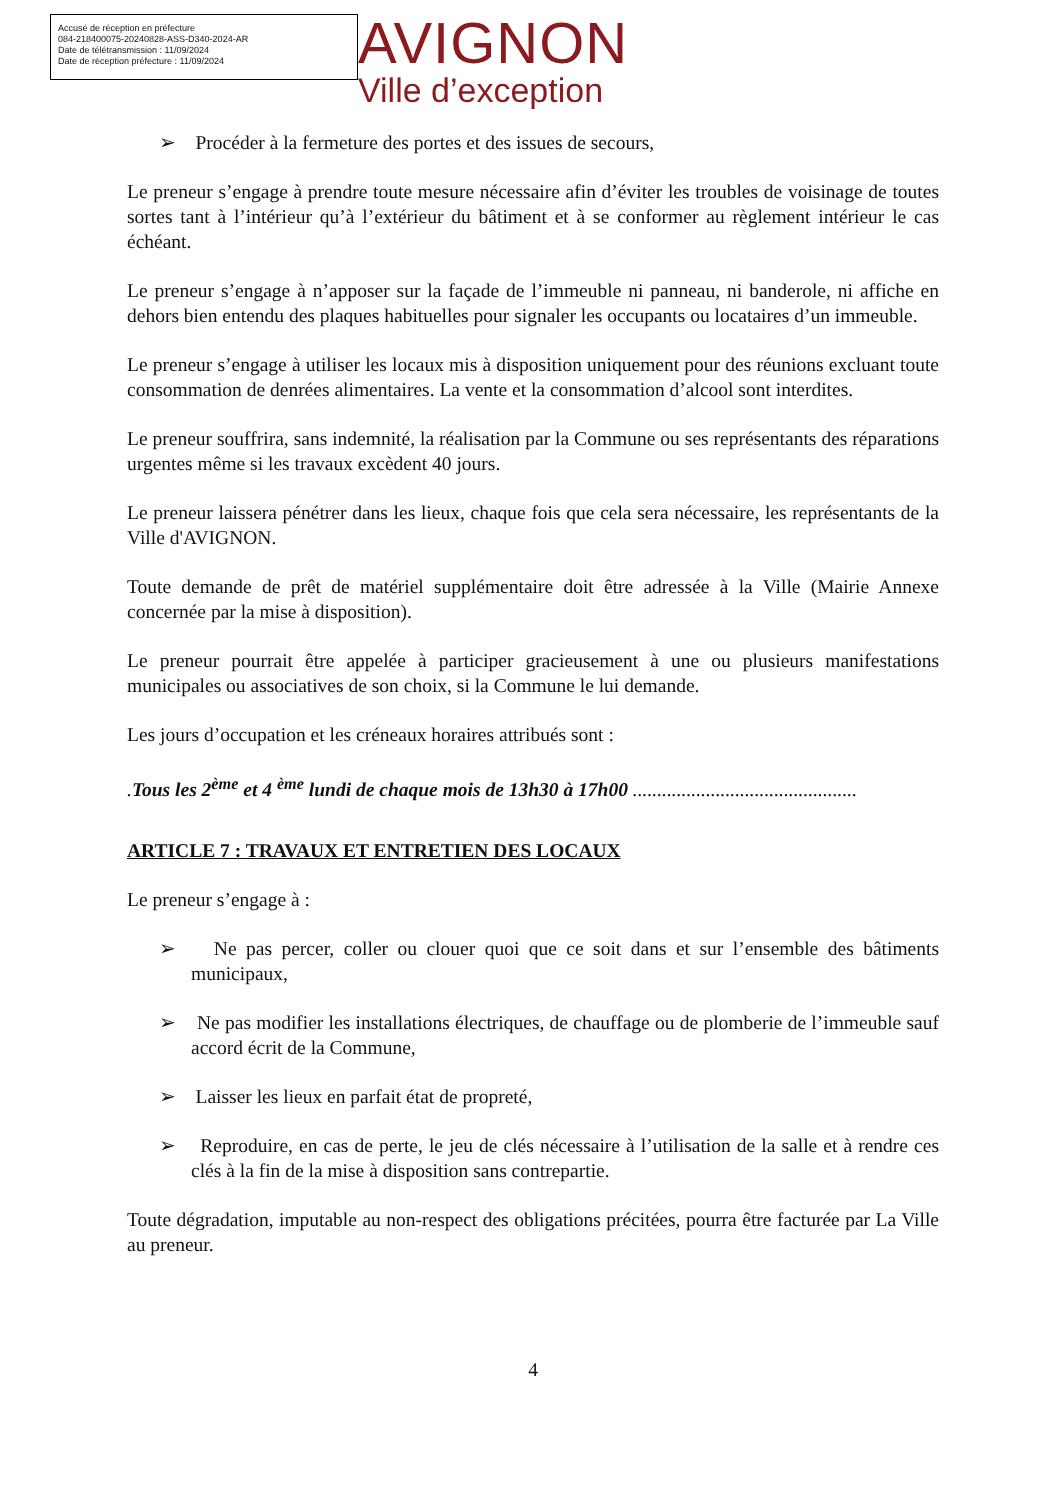Accusé de réception en préfecture
084-218400075-20240828-ASS-D340-2024-AR
Date de télétransmission : 11/09/2024
Date de réception préfecture : 11/09/2024
AVIGNON
Ville d’exception
➢ Procéder à la fermeture des portes et des issues de secours,
Le preneur s’engage à prendre toute mesure nécessaire afin d’éviter les troubles de voisinage de toutes sortes tant à l’intérieur qu’à l’extérieur du bâtiment et à se conformer au règlement intérieur le cas échéant.
Le preneur s’engage à n’apposer sur la façade de l’immeuble ni panneau, ni banderole, ni affiche en dehors bien entendu des plaques habituelles pour signaler les occupants ou locataires d’un immeuble.
Le preneur s’engage à utiliser les locaux mis à disposition uniquement pour des réunions excluant toute consommation de denrées alimentaires. La vente et la consommation d’alcool sont interdites.
Le preneur souffrira, sans indemnité, la réalisation par la Commune ou ses représentants des réparations urgentes même si les travaux excèdent 40 jours.
Le preneur laissera pénétrer dans les lieux, chaque fois que cela sera nécessaire, les représentants de la Ville d'AVIGNON.
Toute demande de prêt de matériel supplémentaire doit être adressée à la Ville (Mairie Annexe concernée par la mise à disposition).
Le preneur pourrait être appelée à participer gracieusement à une ou plusieurs manifestations municipales ou associatives de son choix, si la Commune le lui demande.
Les jours d’occupation et les créneaux horaires attribués sont :
.Tous les 2<sup>ème</sup> et 4 <sup>ème</sup> lundi de chaque mois de 13h30 à 17h00 ..............................................
ARTICLE 7 : TRAVAUX ET ENTRETIEN DES LOCAUX
Le preneur s’engage à :
➢ Ne pas percer, coller ou clouer quoi que ce soit dans et sur l’ensemble des bâtiments municipaux,
➢ Ne pas modifier les installations électriques, de chauffage ou de plomberie de l’immeuble sauf accord écrit de la Commune,
➢ Laisser les lieux en parfait état de propreté,
➢ Reproduire, en cas de perte, le jeu de clés nécessaire à l’utilisation de la salle et à rendre ces clés à la fin de la mise à disposition sans contrepartie.
Toute dégradation, imputable au non-respect des obligations précitées, pourra être facturée par La Ville au preneur.
4